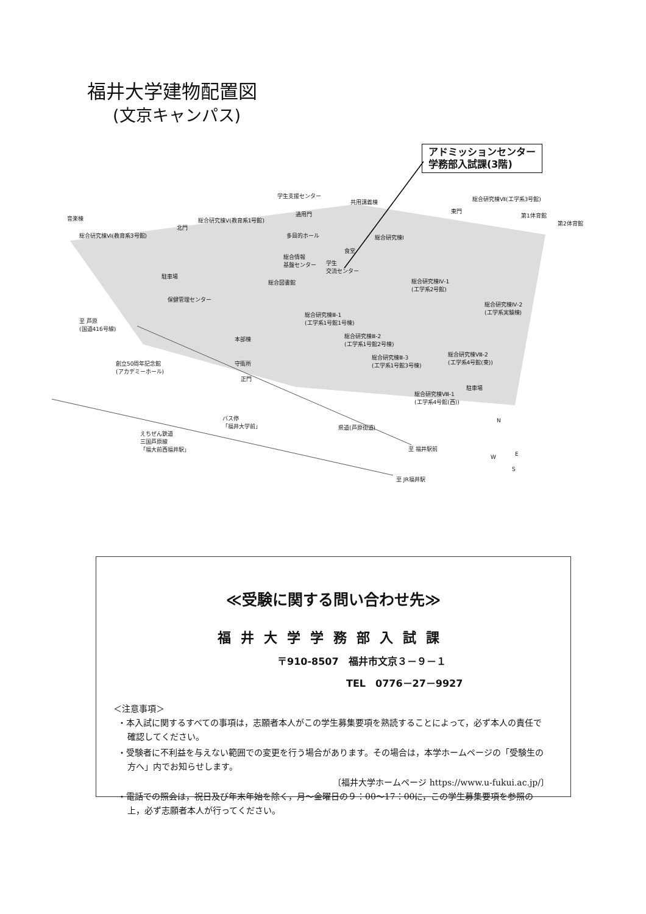福井大学建物配置図
(文京キャンパス)
アドミッションセンター
学務部入試課(3階)
音楽棟
総合研究棟Ⅵ(教育系3号館)
北門
総合研究棟Ⅴ(教育系1号館)
学生支援センター
通用門
共用講義棟
多目的ホール
食堂
総合情報
基盤センター 学生
交流センター
総合研究棟Ⅰ
東門
総合研究棟Ⅶ(工学系3号館)
第1体育館
第2体育館
駐車場
総合図書館 総合研究棟Ⅳ-1
(工学系2号館)
総合研究棟Ⅳ-2
(工学系実験棟)
保健管理センター
至 芦原
(国道416号線)
本部棟
総合研究棟Ⅲ-1
(工学系1号館1号棟)
総合研究棟Ⅲ-2
(工学系1号館2号棟)
総合研究棟Ⅲ-3
(工学系1号館3号棟)
総合研究棟Ⅷ-2
(工学系4号館(東)) 創立50周年記念館
(アカデミーホール)
守衛所
正門
駐車場
総合研究棟Ⅷ-1
(工学系4号館(西))
バス停
「福井大学前」 県道(芦原街道)
えちぜん鉄道
三国芦原線
「福大前西福井駅」 至 福井駅前
至 JR福井駅
N
E W
S
≪受験に関する問い合わせ先≫
福井大学学務部入試課
〒910-8507　福井市文京３－９－１
TEL　0776－27－9927
＜注意事項＞
・本入試に関するすべての事項は，志願者本人がこの学生募集要項を熟読することによって，必ず本人の責任で確認してください。
・受験者に不利益を与えない範囲での変更を行う場合があります。その場合は，本学ホームページの「受験生の方へ」内でお知らせします。
〔福井大学ホームページ https://www.u-fukui.ac.jp/〕
・電話での照会は，祝日及び年末年始を除く，月～金曜日の９：00～17：00に，この学生募集要項を参照の上，必ず志願者本人が行ってください。